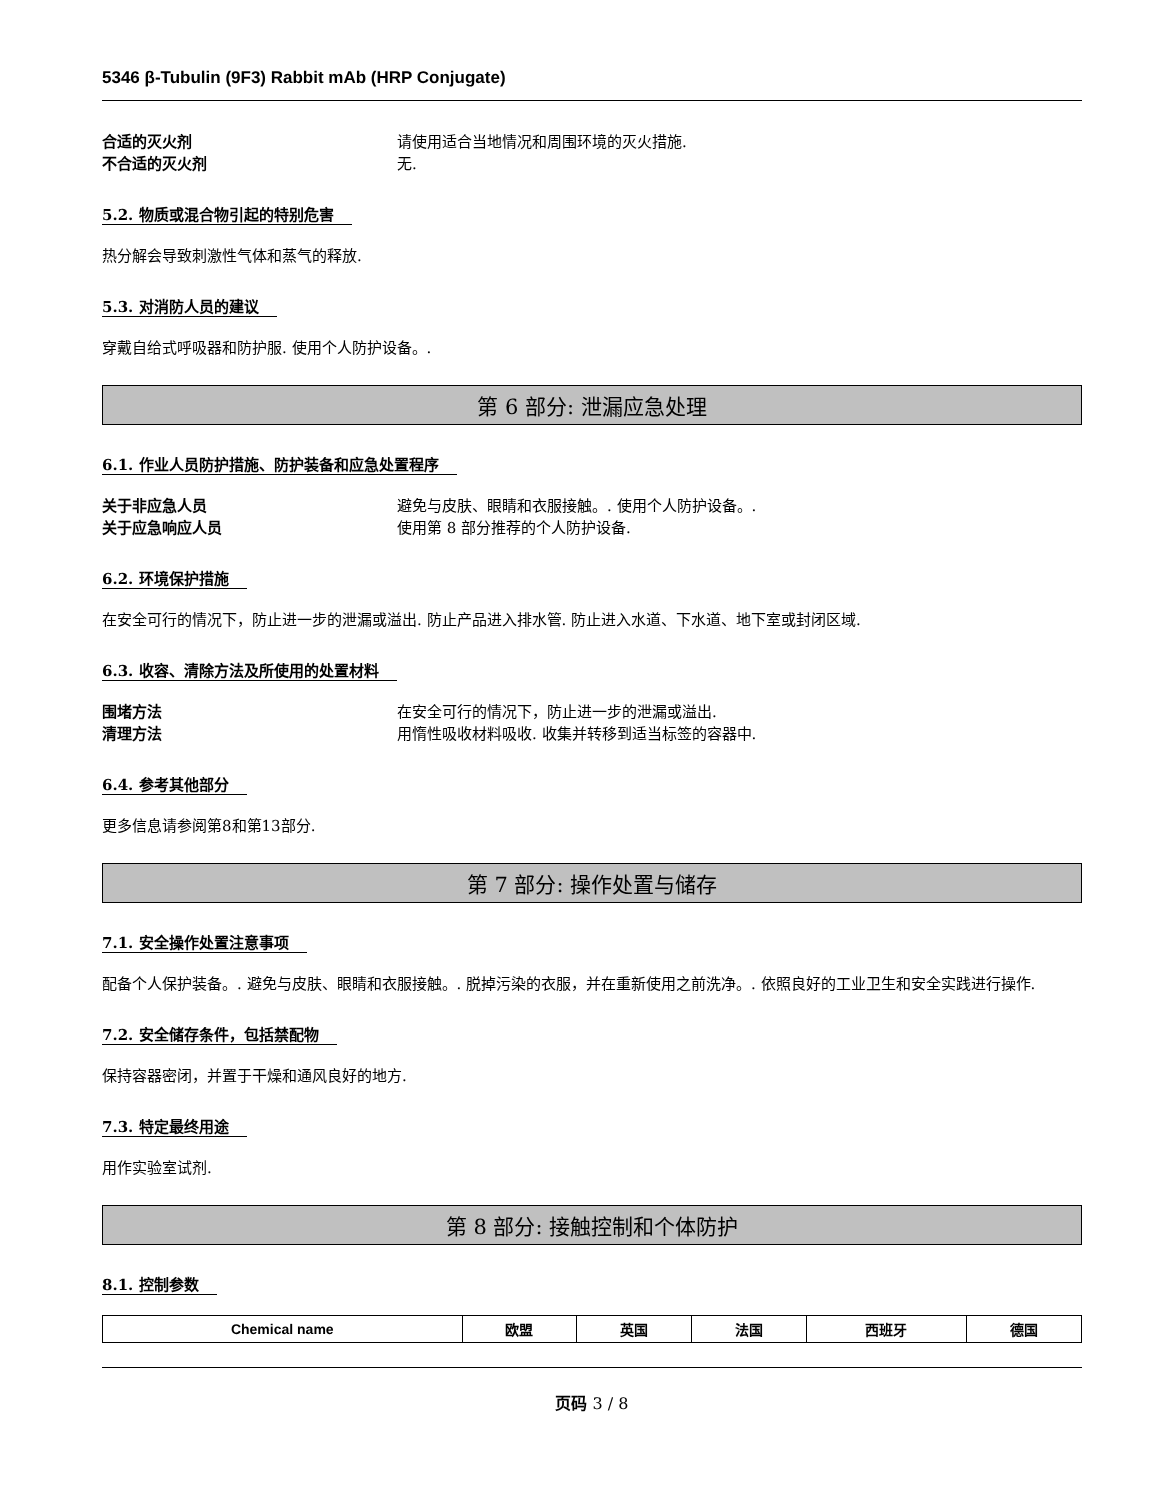5346 β-Tubulin (9F3) Rabbit mAb (HRP Conjugate)
合适的灭火剂 请使用适合当地情况和周围环境的灭火措施.
不合适的灭火剂 无.
5.2. 物质或混合物引起的特别危害
热分解会导致刺激性气体和蒸气的释放.
5.3. 对消防人员的建议
穿戴自给式呼吸器和防护服. 使用个人防护设备。.
第 6 部分: 泄漏应急处理
6.1. 作业人员防护措施、防护装备和应急处置程序
关于非应急人员 避免与皮肤、眼睛和衣服接触。. 使用个人防护设备。.
关于应急响应人员 使用第 8 部分推荐的个人防护设备.
6.2. 环境保护措施
在安全可行的情况下，防止进一步的泄漏或溢出. 防止产品进入排水管. 防止进入水道、下水道、地下室或封闭区域.
6.3. 收容、清除方法及所使用的处置材料
围堵方法 在安全可行的情况下，防止进一步的泄漏或溢出.
清理方法 用惰性吸收材料吸收. 收集并转移到适当标签的容器中.
6.4. 参考其他部分
更多信息请参阅第8和第13部分.
第 7 部分: 操作处置与储存
7.1. 安全操作处置注意事项
配备个人保护装备。. 避免与皮肤、眼睛和衣服接触。. 脱掉污染的衣服，并在重新使用之前洗净。. 依照良好的工业卫生和安全实践进行操作.
7.2. 安全储存条件，包括禁配物
保持容器密闭，并置于干燥和通风良好的地方.
7.3. 特定最终用途
用作实验室试剂.
第 8 部分: 接触控制和个体防护
8.1. 控制参数
| Chemical name | 欧盟 | 英国 | 法国 | 西班牙 | 德国 |
| --- | --- | --- | --- | --- | --- |
页码 3 / 8